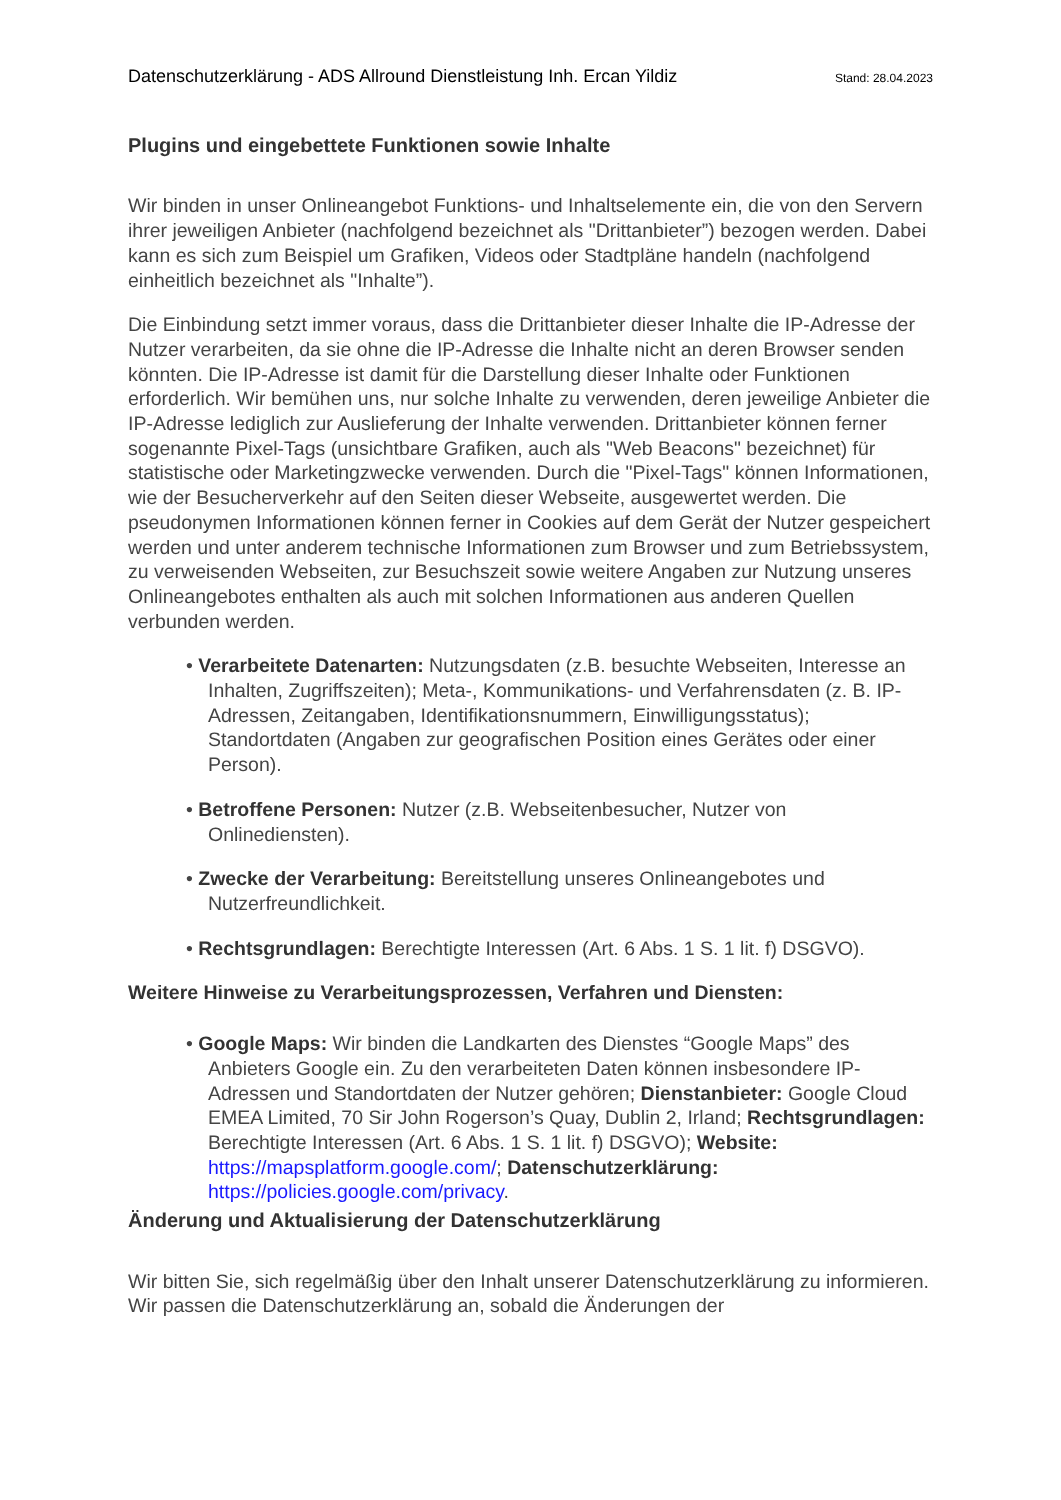Datenschutzerklärung - ADS Allround Dienstleistung Inh. Ercan Yildiz Stand: 28.04.2023
Plugins und eingebettete Funktionen sowie Inhalte
Wir binden in unser Onlineangebot Funktions- und Inhaltselemente ein, die von den Servern ihrer jeweiligen Anbieter (nachfolgend bezeichnet als "Drittanbieter”) bezogen werden. Dabei kann es sich zum Beispiel um Grafiken, Videos oder Stadtpläne handeln (nachfolgend einheitlich bezeichnet als "Inhalte”).
Die Einbindung setzt immer voraus, dass die Drittanbieter dieser Inhalte die IP-Adresse der Nutzer verarbeiten, da sie ohne die IP-Adresse die Inhalte nicht an deren Browser senden könnten. Die IP-Adresse ist damit für die Darstellung dieser Inhalte oder Funktionen erforderlich. Wir bemühen uns, nur solche Inhalte zu verwenden, deren jeweilige Anbieter die IP-Adresse lediglich zur Auslieferung der Inhalte verwenden. Drittanbieter können ferner sogenannte Pixel-Tags (unsichtbare Grafiken, auch als "Web Beacons" bezeichnet) für statistische oder Marketingzwecke verwenden. Durch die "Pixel-Tags" können Informationen, wie der Besucherverkehr auf den Seiten dieser Webseite, ausgewertet werden. Die pseudonymen Informationen können ferner in Cookies auf dem Gerät der Nutzer gespeichert werden und unter anderem technische Informationen zum Browser und zum Betriebssystem, zu verweisenden Webseiten, zur Besuchszeit sowie weitere Angaben zur Nutzung unseres Onlineangebotes enthalten als auch mit solchen Informationen aus anderen Quellen verbunden werden.
• Verarbeitete Datenarten: Nutzungsdaten (z.B. besuchte Webseiten, Interesse an Inhalten, Zugriffszeiten); Meta-, Kommunikations- und Verfahrensdaten (z. B. IP-Adressen, Zeitangaben, Identifikationsnummern, Einwilligungsstatus); Standortdaten (Angaben zur geografischen Position eines Gerätes oder einer Person).
• Betroffene Personen: Nutzer (z.B. Webseitenbesucher, Nutzer von Onlinediensten).
• Zwecke der Verarbeitung: Bereitstellung unseres Onlineangebotes und Nutzerfreundlichkeit.
• Rechtsgrundlagen: Berechtigte Interessen (Art. 6 Abs. 1 S. 1 lit. f) DSGVO).
Weitere Hinweise zu Verarbeitungsprozessen, Verfahren und Diensten:
• Google Maps: Wir binden die Landkarten des Dienstes “Google Maps” des Anbieters Google ein. Zu den verarbeiteten Daten können insbesondere IP-Adressen und Standortdaten der Nutzer gehören; Dienstanbieter: Google Cloud EMEA Limited, 70 Sir John Rogerson’s Quay, Dublin 2, Irland; Rechtsgrundlagen: Berechtigte Interessen (Art. 6 Abs. 1 S. 1 lit. f) DSGVO); Website: https://mapsplatform.google.com/; Datenschutzerklärung: https://policies.google.com/privacy.
Änderung und Aktualisierung der Datenschutzerklärung
Wir bitten Sie, sich regelmäßig über den Inhalt unserer Datenschutzerklärung zu informieren. Wir passen die Datenschutzerklärung an, sobald die Änderungen der